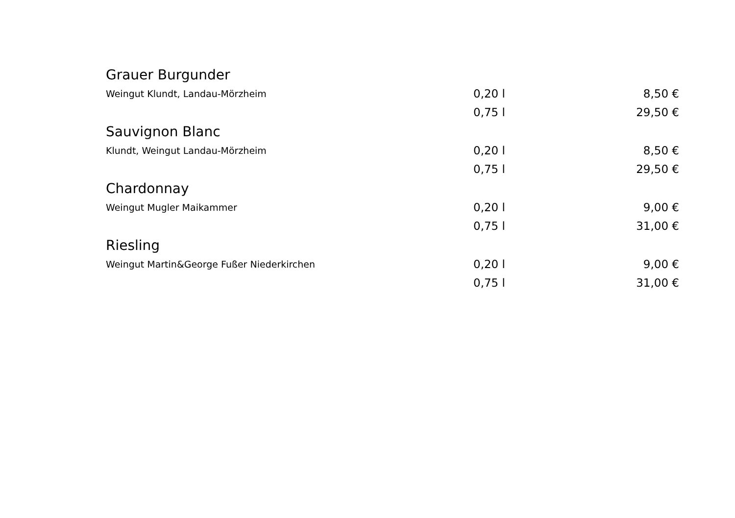| Grauer Burgunder | | |
| Weingut Klundt, Landau-Mörzheim | 0,20 l | 8,50 € |
| | 0,75 l | 29,50 € |
| Sauvignon Blanc | | |
| Klundt, Weingut Landau-Mörzheim | 0,20 l | 8,50 € |
| | 0,75 l | 29,50 € |
| Chardonnay | | |
| Weingut Mugler Maikammer | 0,20 l | 9,00 € |
| | 0,75 l | 31,00 € |
| Riesling | | |
| Weingut Martin&George Fußer Niederkirchen | 0,20 l | 9,00 € |
| | 0,75 l | 31,00 € |